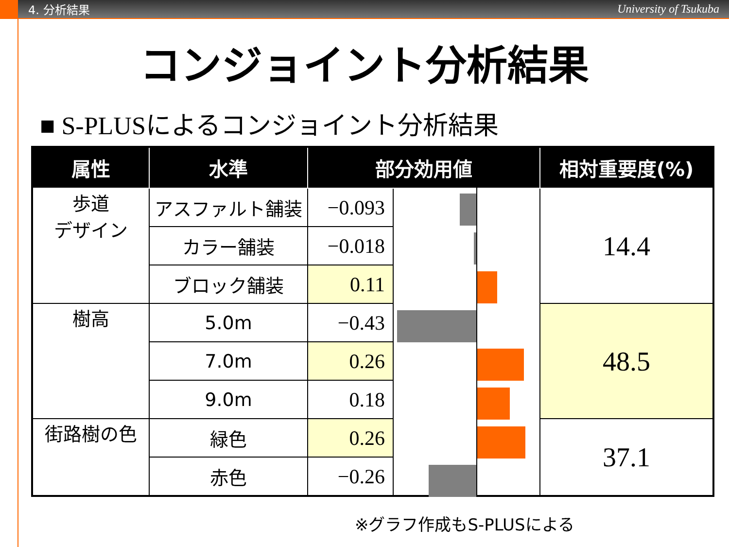4. 分析結果 University of Tsukuba
コンジョイント分析結果
■ S-PLUSによるコンジョイント分析結果
| 属性 | 水準 | 部分効用値 | | 相対重要度(%) |
| --- | --- | --- | --- | --- |
| 歩道 デザイン | アスファルト舗装 | −0.093 | | 14.4 |
| | カラー舗装 | −0.018 | | |
| | ブロック舗装 | 0.11 | | |
| 樹高 | 5.0m | −0.43 | | 48.5 |
| | 7.0m | 0.26 | | |
| | 9.0m | 0.18 | | |
| 街路樹の色 | 緑色 | 0.26 | | 37.1 |
| | 赤色 | −0.26 | | |
※グラフ作成もS-PLUSによる